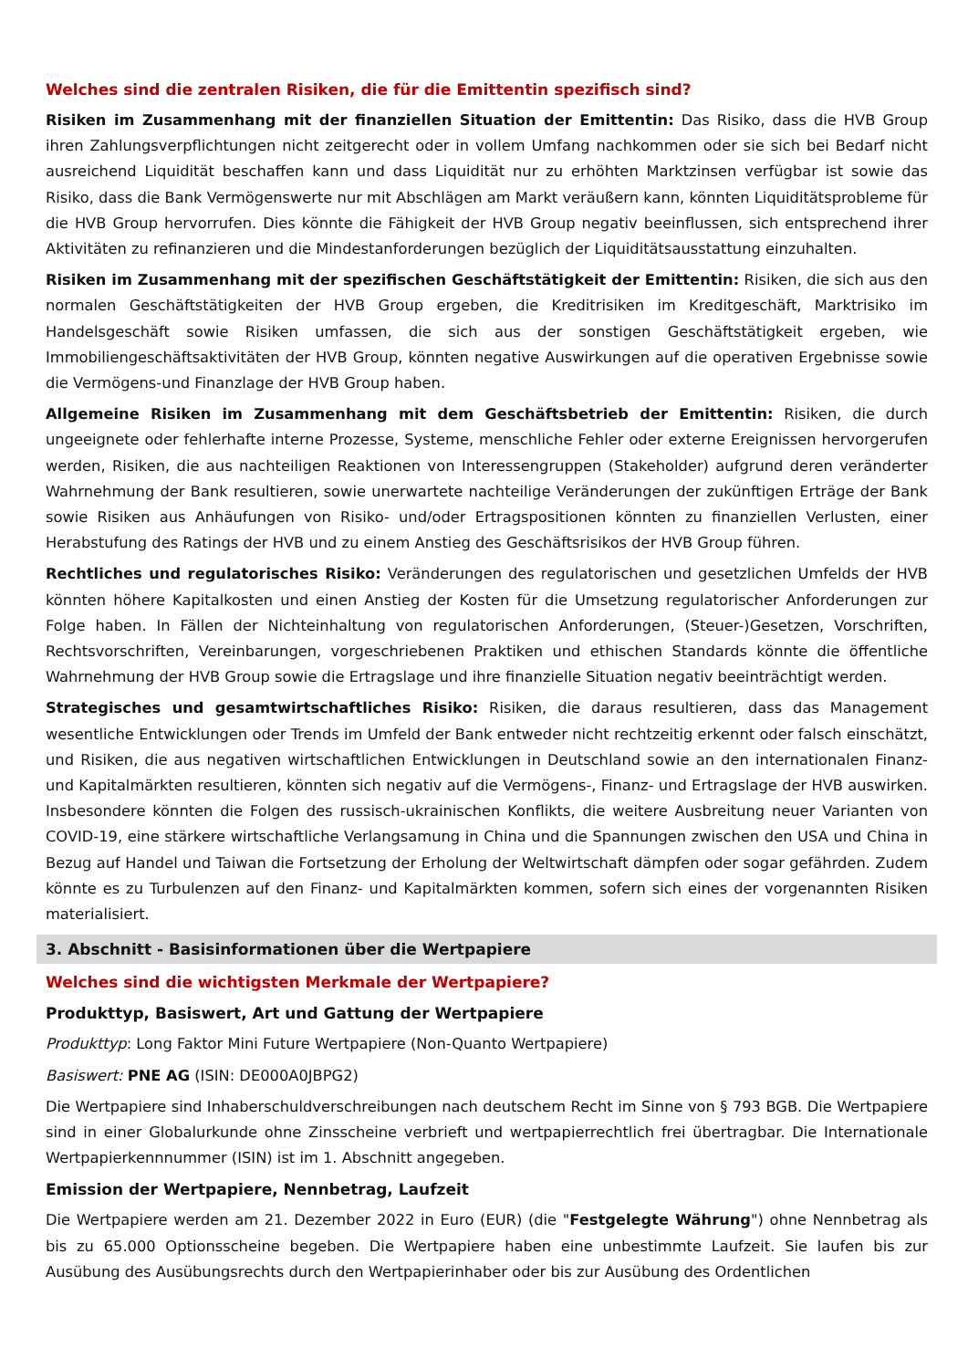Welches sind die zentralen Risiken, die für die Emittentin spezifisch sind?
Risiken im Zusammenhang mit der finanziellen Situation der Emittentin: Das Risiko, dass die HVB Group ihren Zahlungsverpflichtungen nicht zeitgerecht oder in vollem Umfang nachkommen oder sie sich bei Bedarf nicht ausreichend Liquidität beschaffen kann und dass Liquidität nur zu erhöhten Marktzinsen verfügbar ist sowie das Risiko, dass die Bank Vermögenswerte nur mit Abschlägen am Markt veräußern kann, könnten Liquiditätsprobleme für die HVB Group hervorrufen. Dies könnte die Fähigkeit der HVB Group negativ beeinflussen, sich entsprechend ihrer Aktivitäten zu refinanzieren und die Mindestanforderungen bezüglich der Liquiditätsausstattung einzuhalten.
Risiken im Zusammenhang mit der spezifischen Geschäftstätigkeit der Emittentin: Risiken, die sich aus den normalen Geschäftstätigkeiten der HVB Group ergeben, die Kreditrisiken im Kreditgeschäft, Marktrisiko im Handelsgeschäft sowie Risiken umfassen, die sich aus der sonstigen Geschäftstätigkeit ergeben, wie Immobiliengeschäftsaktivitäten der HVB Group, könnten negative Auswirkungen auf die operativen Ergebnisse sowie die Vermögens-und Finanzlage der HVB Group haben.
Allgemeine Risiken im Zusammenhang mit dem Geschäftsbetrieb der Emittentin: Risiken, die durch ungeeignete oder fehlerhafte interne Prozesse, Systeme, menschliche Fehler oder externe Ereignissen hervorgerufen werden, Risiken, die aus nachteiligen Reaktionen von Interessengruppen (Stakeholder) aufgrund deren veränderter Wahrnehmung der Bank resultieren, sowie unerwartete nachteilige Veränderungen der zukünftigen Erträge der Bank sowie Risiken aus Anhäufungen von Risiko- und/oder Ertragspositionen könnten zu finanziellen Verlusten, einer Herabstufung des Ratings der HVB und zu einem Anstieg des Geschäftsrisikos der HVB Group führen.
Rechtliches und regulatorisches Risiko: Veränderungen des regulatorischen und gesetzlichen Umfelds der HVB könnten höhere Kapitalkosten und einen Anstieg der Kosten für die Umsetzung regulatorischer Anforderungen zur Folge haben. In Fällen der Nichteinhaltung von regulatorischen Anforderungen, (Steuer-)Gesetzen, Vorschriften, Rechtsvorschriften, Vereinbarungen, vorgeschriebenen Praktiken und ethischen Standards könnte die öffentliche Wahrnehmung der HVB Group sowie die Ertragslage und ihre finanzielle Situation negativ beeinträchtigt werden.
Strategisches und gesamtwirtschaftliches Risiko: Risiken, die daraus resultieren, dass das Management wesentliche Entwicklungen oder Trends im Umfeld der Bank entweder nicht rechtzeitig erkennt oder falsch einschätzt, und Risiken, die aus negativen wirtschaftlichen Entwicklungen in Deutschland sowie an den internationalen Finanz- und Kapitalmärkten resultieren, könnten sich negativ auf die Vermögens-, Finanz- und Ertragslage der HVB auswirken. Insbesondere könnten die Folgen des russisch-ukrainischen Konflikts, die weitere Ausbreitung neuer Varianten von COVID-19, eine stärkere wirtschaftliche Verlangsamung in China und die Spannungen zwischen den USA und China in Bezug auf Handel und Taiwan die Fortsetzung der Erholung der Weltwirtschaft dämpfen oder sogar gefährden. Zudem könnte es zu Turbulenzen auf den Finanz- und Kapitalmärkten kommen, sofern sich eines der vorgenannten Risiken materialisiert.
3. Abschnitt - Basisinformationen über die Wertpapiere
Welches sind die wichtigsten Merkmale der Wertpapiere?
Produkttyp, Basiswert, Art und Gattung der Wertpapiere
Produkttyp: Long Faktor Mini Future Wertpapiere (Non-Quanto Wertpapiere)
Basiswert: PNE AG (ISIN: DE000A0JBPG2)
Die Wertpapiere sind Inhaberschuldverschreibungen nach deutschem Recht im Sinne von § 793 BGB. Die Wertpapiere sind in einer Globalurkunde ohne Zinsscheine verbrieft und wertpapierrechtlich frei übertragbar. Die Internationale Wertpapierkennnummer (ISIN) ist im 1. Abschnitt angegeben.
Emission der Wertpapiere, Nennbetrag, Laufzeit
Die Wertpapiere werden am 21. Dezember 2022 in Euro (EUR) (die "Festgelegte Währung") ohne Nennbetrag als bis zu 65.000 Optionsscheine begeben. Die Wertpapiere haben eine unbestimmte Laufzeit. Sie laufen bis zur Ausübung des Ausübungsrechts durch den Wertpapierinhaber oder bis zur Ausübung des Ordentlichen